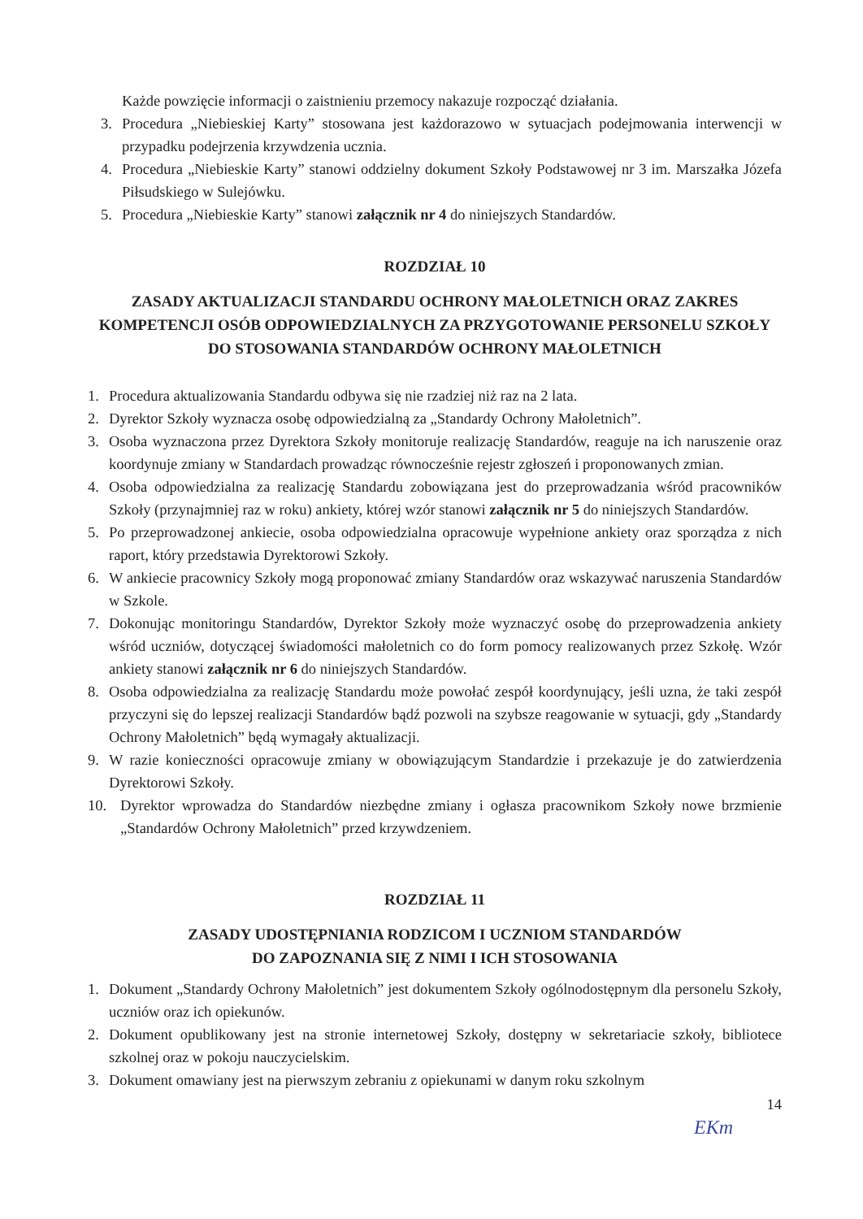Każde powzięcie informacji o zaistnieniu przemocy nakazuje rozpocząć działania.
3. Procedura „Niebieskiej Karty” stosowana jest każdorazowo w sytuacjach podejmowania interwencji w przypadku podejrzenia krzywdzenia ucznia.
4. Procedura „Niebieskie Karty” stanowi oddzielny dokument Szkoły Podstawowej nr 3 im. Marszałka Józefa Piłsudskiego w Sulejówku.
5. Procedura „Niebieskie Karty” stanowi załącznik nr 4 do niniejszych Standardów.
ROZDZIAŁ 10
ZASADY AKTUALIZACJI STANDARDU OCHRONY MAŁOLETNICH ORAZ ZAKRES KOMPETENCJI OSÓB ODPOWIEDZIALNYCH ZA PRZYGOTOWANIE PERSONELU SZKOŁY DO STOSOWANIA STANDARDÓW OCHRONY MAŁOLETNICH
1. Procedura aktualizowania Standardu odbywa się nie rzadziej niż raz na 2 lata.
2. Dyrektor Szkoły wyznacza osobę odpowiedzialną za „Standardy Ochrony Małoletnich”.
3. Osoba wyznaczona przez Dyrektora Szkoły monitoruje realizację Standardów, reaguje na ich naruszenie oraz koordynuje zmiany w Standardach prowadząc równocześnie rejestr zgłoszeń i proponowanych zmian.
4. Osoba odpowiedzialna za realizację Standardu zobowiązana jest do przeprowadzania wśród pracowników Szkoły (przynajmniej raz w roku) ankiety, której wzór stanowi załącznik nr 5 do niniejszych Standardów.
5. Po przeprowadzonej ankiecie, osoba odpowiedzialna opracowuje wypełnione ankiety oraz sporządza z nich raport, który przedstawia Dyrektorowi Szkoły.
6. W ankiecie pracownicy Szkoły mogą proponować zmiany Standardów oraz wskazywać naruszenia Standardów w Szkole.
7. Dokonując monitoringu Standardów, Dyrektor Szkoły może wyznaczyć osobę do przeprowadzenia ankiety wśród uczniów, dotyczącej świadomości małoletnich co do form pomocy realizowanych przez Szkołę. Wzór ankiety stanowi załącznik nr 6 do niniejszych Standardów.
8. Osoba odpowiedzialna za realizację Standardu może powołać zespół koordynujący, jeśli uzna, że taki zespół przyczyni się do lepszej realizacji Standardów bądź pozwoli na szybsze reagowanie w sytuacji, gdy „Standardy Ochrony Małoletnich” będą wymagały aktualizacji.
9. W razie konieczności opracowuje zmiany w obowiązującym Standardzie i przekazuje je do zatwierdzenia Dyrektorowi Szkoły.
10. Dyrektor wprowadza do Standardów niezbędne zmiany i ogłasza pracownikom Szkoły nowe brzmienie „Standardów Ochrony Małoletnich” przed krzywdzeniem.
ROZDZIAŁ 11
ZASADY UDOSTĘPNIANIA RODZICOM I UCZNIOM STANDARDÓW
DO ZAPOZNANIA SIĘ Z NIMI I ICH STOSOWANIA
1. Dokument „Standardy Ochrony Małoletnich” jest dokumentem Szkoły ogólnodostępnym dla personelu Szkoły, uczniów oraz ich opiekunów.
2. Dokument opublikowany jest na stronie internetowej Szkoły, dostępny w sekretariacie szkoły, bibliotece szkolnej oraz w pokoju nauczycielskim.
3. Dokument omawiany jest na pierwszym zebraniu z opiekunami w danym roku szkolnym
14
EKm